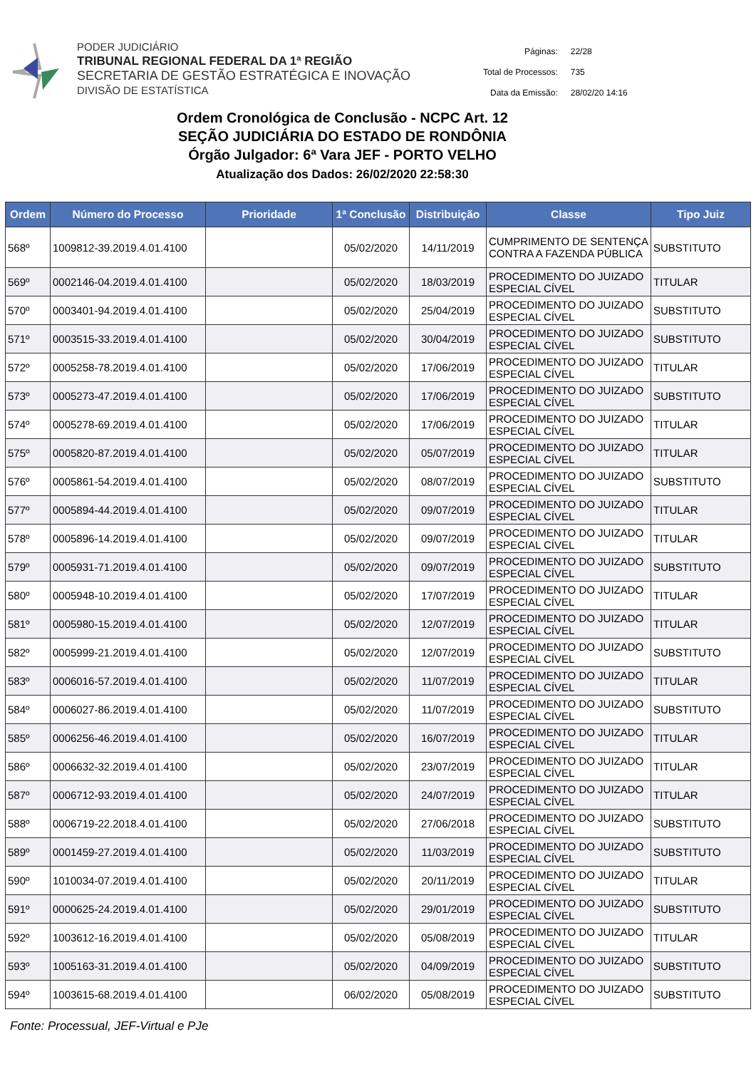PODER JUDICIÁRIO
TRIBUNAL REGIONAL FEDERAL DA 1ª REGIÃO
SECRETARIA DE GESTÃO ESTRATÉGICA E INOVAÇÃO
DIVISÃO DE ESTATÍSTICA
| Páginas: | 22/28 |
| Total de Processos: | 735 |
| Data da Emissão: | 28/02/20 14:16 |
Ordem Cronológica de Conclusão - NCPC Art. 12
SEÇÃO JUDICIÁRIA DO ESTADO DE RONDÔNIA
Órgão Julgador: 6ª Vara JEF - PORTO VELHO
Atualização dos Dados: 26/02/2020 22:58:30
| Ordem | Número do Processo | Prioridade | 1ª Conclusão | Distribuição | Classe | Tipo Juiz |
| --- | --- | --- | --- | --- | --- | --- |
| 568º | 1009812-39.2019.4.01.4100 | | 05/02/2020 | 14/11/2019 | CUMPRIMENTO DE SENTENÇA CONTRA A FAZENDA PÚBLICA | SUBSTITUTO |
| 569º | 0002146-04.2019.4.01.4100 | | 05/02/2020 | 18/03/2019 | PROCEDIMENTO DO JUIZADO ESPECIAL CÍVEL | TITULAR |
| 570º | 0003401-94.2019.4.01.4100 | | 05/02/2020 | 25/04/2019 | PROCEDIMENTO DO JUIZADO ESPECIAL CÍVEL | SUBSTITUTO |
| 571º | 0003515-33.2019.4.01.4100 | | 05/02/2020 | 30/04/2019 | PROCEDIMENTO DO JUIZADO ESPECIAL CÍVEL | SUBSTITUTO |
| 572º | 0005258-78.2019.4.01.4100 | | 05/02/2020 | 17/06/2019 | PROCEDIMENTO DO JUIZADO ESPECIAL CÍVEL | TITULAR |
| 573º | 0005273-47.2019.4.01.4100 | | 05/02/2020 | 17/06/2019 | PROCEDIMENTO DO JUIZADO ESPECIAL CÍVEL | SUBSTITUTO |
| 574º | 0005278-69.2019.4.01.4100 | | 05/02/2020 | 17/06/2019 | PROCEDIMENTO DO JUIZADO ESPECIAL CÍVEL | TITULAR |
| 575º | 0005820-87.2019.4.01.4100 | | 05/02/2020 | 05/07/2019 | PROCEDIMENTO DO JUIZADO ESPECIAL CÍVEL | TITULAR |
| 576º | 0005861-54.2019.4.01.4100 | | 05/02/2020 | 08/07/2019 | PROCEDIMENTO DO JUIZADO ESPECIAL CÍVEL | SUBSTITUTO |
| 577º | 0005894-44.2019.4.01.4100 | | 05/02/2020 | 09/07/2019 | PROCEDIMENTO DO JUIZADO ESPECIAL CÍVEL | TITULAR |
| 578º | 0005896-14.2019.4.01.4100 | | 05/02/2020 | 09/07/2019 | PROCEDIMENTO DO JUIZADO ESPECIAL CÍVEL | TITULAR |
| 579º | 0005931-71.2019.4.01.4100 | | 05/02/2020 | 09/07/2019 | PROCEDIMENTO DO JUIZADO ESPECIAL CÍVEL | SUBSTITUTO |
| 580º | 0005948-10.2019.4.01.4100 | | 05/02/2020 | 17/07/2019 | PROCEDIMENTO DO JUIZADO ESPECIAL CÍVEL | TITULAR |
| 581º | 0005980-15.2019.4.01.4100 | | 05/02/2020 | 12/07/2019 | PROCEDIMENTO DO JUIZADO ESPECIAL CÍVEL | TITULAR |
| 582º | 0005999-21.2019.4.01.4100 | | 05/02/2020 | 12/07/2019 | PROCEDIMENTO DO JUIZADO ESPECIAL CÍVEL | SUBSTITUTO |
| 583º | 0006016-57.2019.4.01.4100 | | 05/02/2020 | 11/07/2019 | PROCEDIMENTO DO JUIZADO ESPECIAL CÍVEL | TITULAR |
| 584º | 0006027-86.2019.4.01.4100 | | 05/02/2020 | 11/07/2019 | PROCEDIMENTO DO JUIZADO ESPECIAL CÍVEL | SUBSTITUTO |
| 585º | 0006256-46.2019.4.01.4100 | | 05/02/2020 | 16/07/2019 | PROCEDIMENTO DO JUIZADO ESPECIAL CÍVEL | TITULAR |
| 586º | 0006632-32.2019.4.01.4100 | | 05/02/2020 | 23/07/2019 | PROCEDIMENTO DO JUIZADO ESPECIAL CÍVEL | TITULAR |
| 587º | 0006712-93.2019.4.01.4100 | | 05/02/2020 | 24/07/2019 | PROCEDIMENTO DO JUIZADO ESPECIAL CÍVEL | TITULAR |
| 588º | 0006719-22.2018.4.01.4100 | | 05/02/2020 | 27/06/2018 | PROCEDIMENTO DO JUIZADO ESPECIAL CÍVEL | SUBSTITUTO |
| 589º | 0001459-27.2019.4.01.4100 | | 05/02/2020 | 11/03/2019 | PROCEDIMENTO DO JUIZADO ESPECIAL CÍVEL | SUBSTITUTO |
| 590º | 1010034-07.2019.4.01.4100 | | 05/02/2020 | 20/11/2019 | PROCEDIMENTO DO JUIZADO ESPECIAL CÍVEL | TITULAR |
| 591º | 0000625-24.2019.4.01.4100 | | 05/02/2020 | 29/01/2019 | PROCEDIMENTO DO JUIZADO ESPECIAL CÍVEL | SUBSTITUTO |
| 592º | 1003612-16.2019.4.01.4100 | | 05/02/2020 | 05/08/2019 | PROCEDIMENTO DO JUIZADO ESPECIAL CÍVEL | TITULAR |
| 593º | 1005163-31.2019.4.01.4100 | | 05/02/2020 | 04/09/2019 | PROCEDIMENTO DO JUIZADO ESPECIAL CÍVEL | SUBSTITUTO |
| 594º | 1003615-68.2019.4.01.4100 | | 06/02/2020 | 05/08/2019 | PROCEDIMENTO DO JUIZADO ESPECIAL CÍVEL | SUBSTITUTO |
Fonte: Processual, JEF-Virtual e PJe